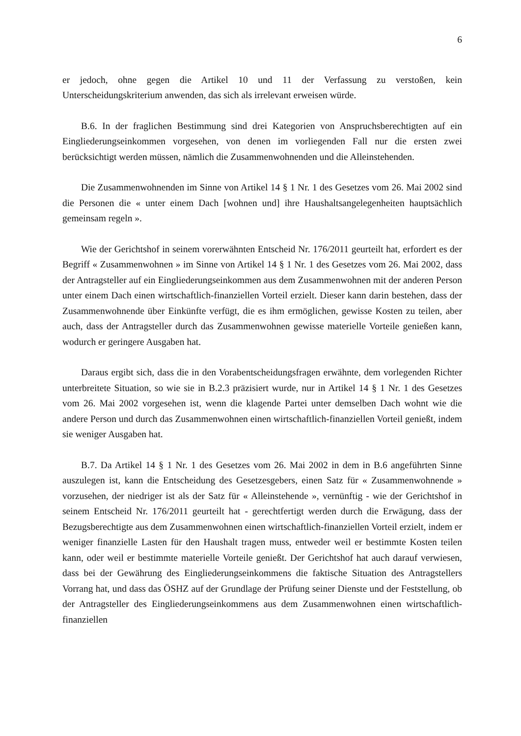6
er jedoch, ohne gegen die Artikel 10 und 11 der Verfassung zu verstoßen, kein Unterscheidungskriterium anwenden, das sich als irrelevant erweisen würde.
B.6. In der fraglichen Bestimmung sind drei Kategorien von Anspruchsberechtigten auf ein Eingliederungseinkommen vorgesehen, von denen im vorliegenden Fall nur die ersten zwei berücksichtigt werden müssen, nämlich die Zusammenwohnenden und die Alleinstehenden.
Die Zusammenwohnenden im Sinne von Artikel 14 § 1 Nr. 1 des Gesetzes vom 26. Mai 2002 sind die Personen die « unter einem Dach [wohnen und] ihre Haushaltsangelegenheiten hauptsächlich gemeinsam regeln ».
Wie der Gerichtshof in seinem vorerwähnten Entscheid Nr. 176/2011 geurteilt hat, erfordert es der Begriff « Zusammenwohnen » im Sinne von Artikel 14 § 1 Nr. 1 des Gesetzes vom 26. Mai 2002, dass der Antragsteller auf ein Eingliederungseinkommen aus dem Zusammenwohnen mit der anderen Person unter einem Dach einen wirtschaftlich-finanziellen Vorteil erzielt. Dieser kann darin bestehen, dass der Zusammenwohnende über Einkünfte verfügt, die es ihm ermöglichen, gewisse Kosten zu teilen, aber auch, dass der Antragsteller durch das Zusammenwohnen gewisse materielle Vorteile genießen kann, wodurch er geringere Ausgaben hat.
Daraus ergibt sich, dass die in den Vorabentscheidungsfragen erwähnte, dem vorlegenden Richter unterbreitete Situation, so wie sie in B.2.3 präzisiert wurde, nur in Artikel 14 § 1 Nr. 1 des Gesetzes vom 26. Mai 2002 vorgesehen ist, wenn die klagende Partei unter demselben Dach wohnt wie die andere Person und durch das Zusammenwohnen einen wirtschaftlich-finanziellen Vorteil genießt, indem sie weniger Ausgaben hat.
B.7. Da Artikel 14 § 1 Nr. 1 des Gesetzes vom 26. Mai 2002 in dem in B.6 angeführten Sinne auszulegen ist, kann die Entscheidung des Gesetzesgebers, einen Satz für « Zusammenwohnende » vorzusehen, der niedriger ist als der Satz für « Alleinstehende », vernünftig - wie der Gerichtshof in seinem Entscheid Nr. 176/2011 geurteilt hat - gerechtfertigt werden durch die Erwägung, dass der Bezugsberechtigte aus dem Zusammenwohnen einen wirtschaftlich-finanziellen Vorteil erzielt, indem er weniger finanzielle Lasten für den Haushalt tragen muss, entweder weil er bestimmte Kosten teilen kann, oder weil er bestimmte materielle Vorteile genießt. Der Gerichtshof hat auch darauf verwiesen, dass bei der Gewährung des Eingliederungseinkommens die faktische Situation des Antragstellers Vorrang hat, und dass das ÖSHZ auf der Grundlage der Prüfung seiner Dienste und der Feststellung, ob der Antragsteller des Eingliederungseinkommens aus dem Zusammenwohnen einen wirtschaftlich-finanziellen